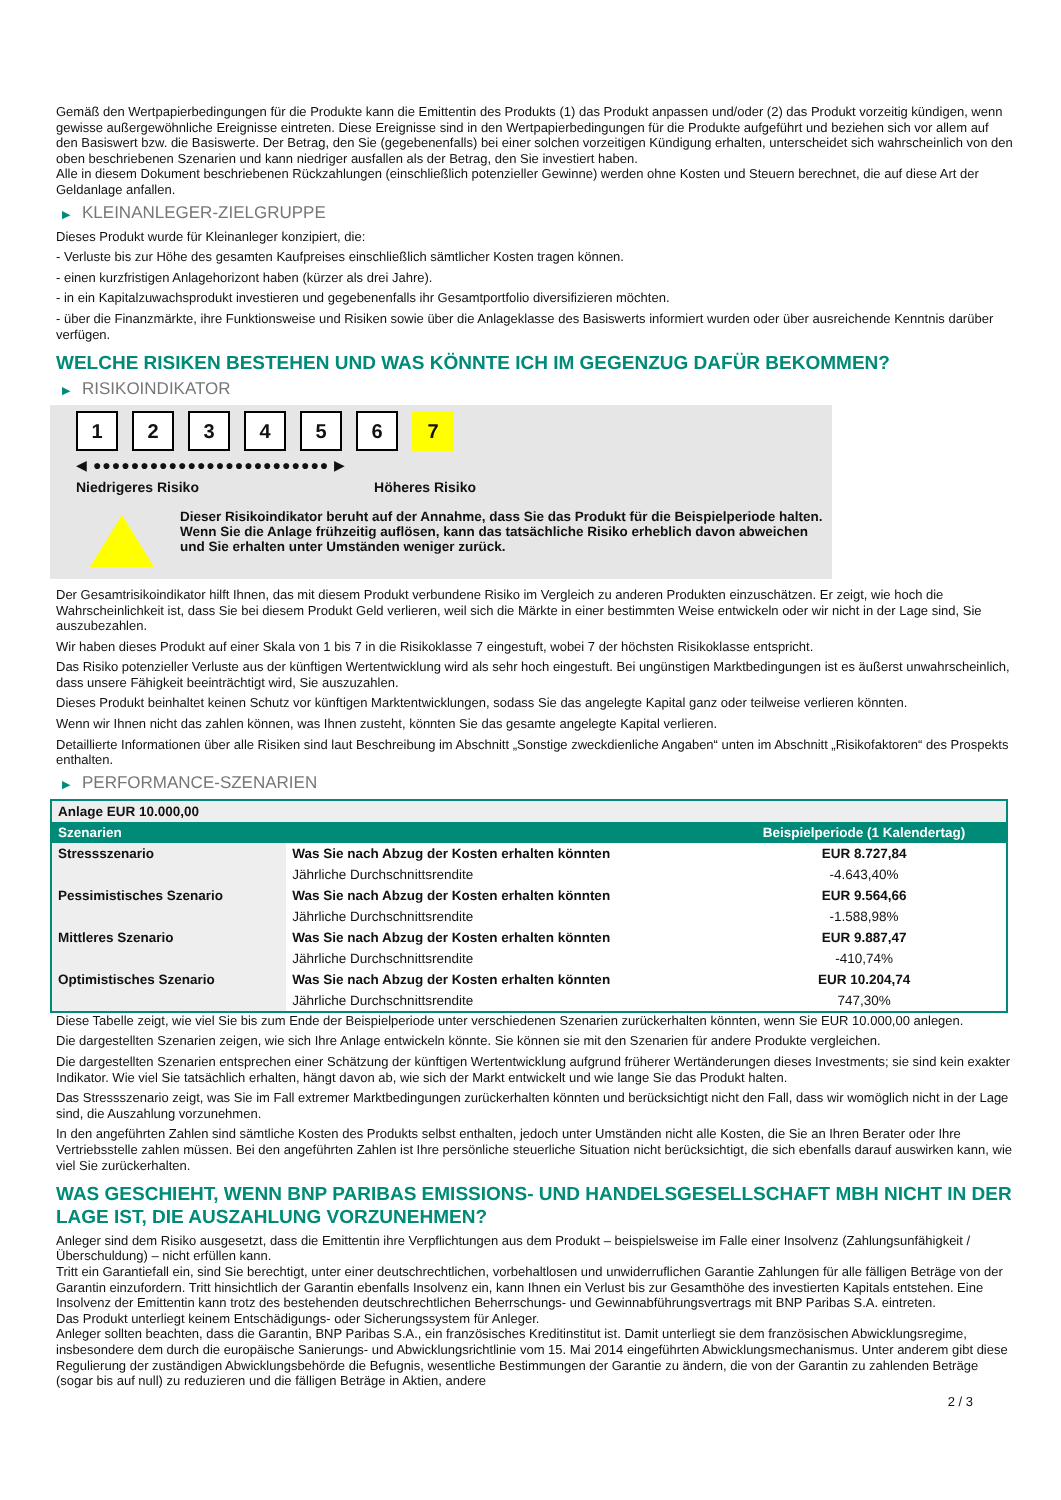Gemäß den Wertpapierbedingungen für die Produkte kann die Emittentin des Produkts (1) das Produkt anpassen und/oder (2) das Produkt vorzeitig kündigen, wenn gewisse außergewöhnliche Ereignisse eintreten. Diese Ereignisse sind in den Wertpapierbedingungen für die Produkte aufgeführt und beziehen sich vor allem auf den Basiswert bzw. die Basiswerte. Der Betrag, den Sie (gegebenenfalls) bei einer solchen vorzeitigen Kündigung erhalten, unterscheidet sich wahrscheinlich von den oben beschriebenen Szenarien und kann niedriger ausfallen als der Betrag, den Sie investiert haben.
Alle in diesem Dokument beschriebenen Rückzahlungen (einschließlich potenzieller Gewinne) werden ohne Kosten und Steuern berechnet, die auf diese Art der Geldanlage anfallen.
▶ KLEINANLEGER-ZIELGRUPPE
Dieses Produkt wurde für Kleinanleger konzipiert, die:
- Verluste bis zur Höhe des gesamten Kaufpreises einschließlich sämtlicher Kosten tragen können.
- einen kurzfristigen Anlagehorizont haben (kürzer als drei Jahre).
- in ein Kapitalzuwachsprodukt investieren und gegebenenfalls ihr Gesamtportfolio diversifizieren möchten.
- über die Finanzmärkte, ihre Funktionsweise und Risiken sowie über die Anlageklasse des Basiswerts informiert wurden oder über ausreichende Kenntnis darüber verfügen.
WELCHE RISIKEN BESTEHEN UND WAS KÖNNTE ICH IM GEGENZUG DAFÜR BEKOMMEN?
▶ RISIKOINDIKATOR
1 2 3 4 5 6 7
◀ ●●●●●●●●●●●●●●●●●●●●●●●●● ▶
Niedrigeres Risiko Höheres Risiko
Dieser Risikoindikator beruht auf der Annahme, dass Sie das Produkt für die Beispielperiode halten.
Wenn Sie die Anlage frühzeitig auflösen, kann das tatsächliche Risiko erheblich davon abweichen und Sie erhalten unter Umständen weniger zurück.
Der Gesamtrisikoindikator hilft Ihnen, das mit diesem Produkt verbundene Risiko im Vergleich zu anderen Produkten einzuschätzen. Er zeigt, wie hoch die Wahrscheinlichkeit ist, dass Sie bei diesem Produkt Geld verlieren, weil sich die Märkte in einer bestimmten Weise entwickeln oder wir nicht in der Lage sind, Sie auszubezahlen.
Wir haben dieses Produkt auf einer Skala von 1 bis 7 in die Risikoklasse 7 eingestuft, wobei 7 der höchsten Risikoklasse entspricht.
Das Risiko potenzieller Verluste aus der künftigen Wertentwicklung wird als sehr hoch eingestuft. Bei ungünstigen Marktbedingungen ist es äußerst unwahrscheinlich, dass unsere Fähigkeit beeinträchtigt wird, Sie auszuzahlen.
Dieses Produkt beinhaltet keinen Schutz vor künftigen Marktentwicklungen, sodass Sie das angelegte Kapital ganz oder teilweise verlieren könnten.
Wenn wir Ihnen nicht das zahlen können, was Ihnen zusteht, könnten Sie das gesamte angelegte Kapital verlieren.
Detaillierte Informationen über alle Risiken sind laut Beschreibung im Abschnitt „Sonstige zweckdienliche Angaben“ unten im Abschnitt „Risikofaktoren“ des Prospekts enthalten.
▶ PERFORMANCE-SZENARIEN
| Anlage EUR 10.000,00 | | |
| --- | --- | --- |
| Szenarien | | Beispielperiode (1 Kalendertag) |
| Stressszenario | Was Sie nach Abzug der Kosten erhalten könnten | EUR 8.727,84 |
| | Jährliche Durchschnittsrendite | -4.643,40% |
| Pessimistisches Szenario | Was Sie nach Abzug der Kosten erhalten könnten | EUR 9.564,66 |
| | Jährliche Durchschnittsrendite | -1.588,98% |
| Mittleres Szenario | Was Sie nach Abzug der Kosten erhalten könnten | EUR 9.887,47 |
| | Jährliche Durchschnittsrendite | -410,74% |
| Optimistisches Szenario | Was Sie nach Abzug der Kosten erhalten könnten | EUR 10.204,74 |
| | Jährliche Durchschnittsrendite | 747,30% |
Diese Tabelle zeigt, wie viel Sie bis zum Ende der Beispielperiode unter verschiedenen Szenarien zurückerhalten könnten, wenn Sie EUR 10.000,00 anlegen.
Die dargestellten Szenarien zeigen, wie sich Ihre Anlage entwickeln könnte. Sie können sie mit den Szenarien für andere Produkte vergleichen.
Die dargestellten Szenarien entsprechen einer Schätzung der künftigen Wertentwicklung aufgrund früherer Wertänderungen dieses Investments; sie sind kein exakter Indikator. Wie viel Sie tatsächlich erhalten, hängt davon ab, wie sich der Markt entwickelt und wie lange Sie das Produkt halten.
Das Stressszenario zeigt, was Sie im Fall extremer Marktbedingungen zurückerhalten könnten und berücksichtigt nicht den Fall, dass wir womöglich nicht in der Lage sind, die Auszahlung vorzunehmen.
In den angeführten Zahlen sind sämtliche Kosten des Produkts selbst enthalten, jedoch unter Umständen nicht alle Kosten, die Sie an Ihren Berater oder Ihre Vertriebsstelle zahlen müssen. Bei den angeführten Zahlen ist Ihre persönliche steuerliche Situation nicht berücksichtigt, die sich ebenfalls darauf auswirken kann, wie viel Sie zurückerhalten.
WAS GESCHIEHT, WENN BNP PARIBAS EMISSIONS- UND HANDELSGESELLSCHAFT MBH NICHT IN DER LAGE IST, DIE AUSZAHLUNG VORZUNEHMEN?
Anleger sind dem Risiko ausgesetzt, dass die Emittentin ihre Verpflichtungen aus dem Produkt – beispielsweise im Falle einer Insolvenz (Zahlungsunfähigkeit / Überschuldung) – nicht erfüllen kann.
Tritt ein Garantiefall ein, sind Sie berechtigt, unter einer deutschrechtlichen, vorbehaltlosen und unwiderruflichen Garantie Zahlungen für alle fälligen Beträge von der Garantin einzufordern. Tritt hinsichtlich der Garantin ebenfalls Insolvenz ein, kann Ihnen ein Verlust bis zur Gesamthöhe des investierten Kapitals entstehen. Eine Insolvenz der Emittentin kann trotz des bestehenden deutschrechtlichen Beherrschungs- und Gewinnabführungsvertrags mit BNP Paribas S.A. eintreten.
Das Produkt unterliegt keinem Entschädigungs- oder Sicherungssystem für Anleger.
Anleger sollten beachten, dass die Garantin, BNP Paribas S.A., ein französisches Kreditinstitut ist. Damit unterliegt sie dem französischen Abwicklungsregime, insbesondere dem durch die europäische Sanierungs- und Abwicklungsrichtlinie vom 15. Mai 2014 eingeführten Abwicklungsmechanismus. Unter anderem gibt diese Regulierung der zuständigen Abwicklungsbehörde die Befugnis, wesentliche Bestimmungen der Garantie zu ändern, die von der Garantin zu zahlenden Beträge (sogar bis auf null) zu reduzieren und die fälligen Beträge in Aktien, andere
2 / 3